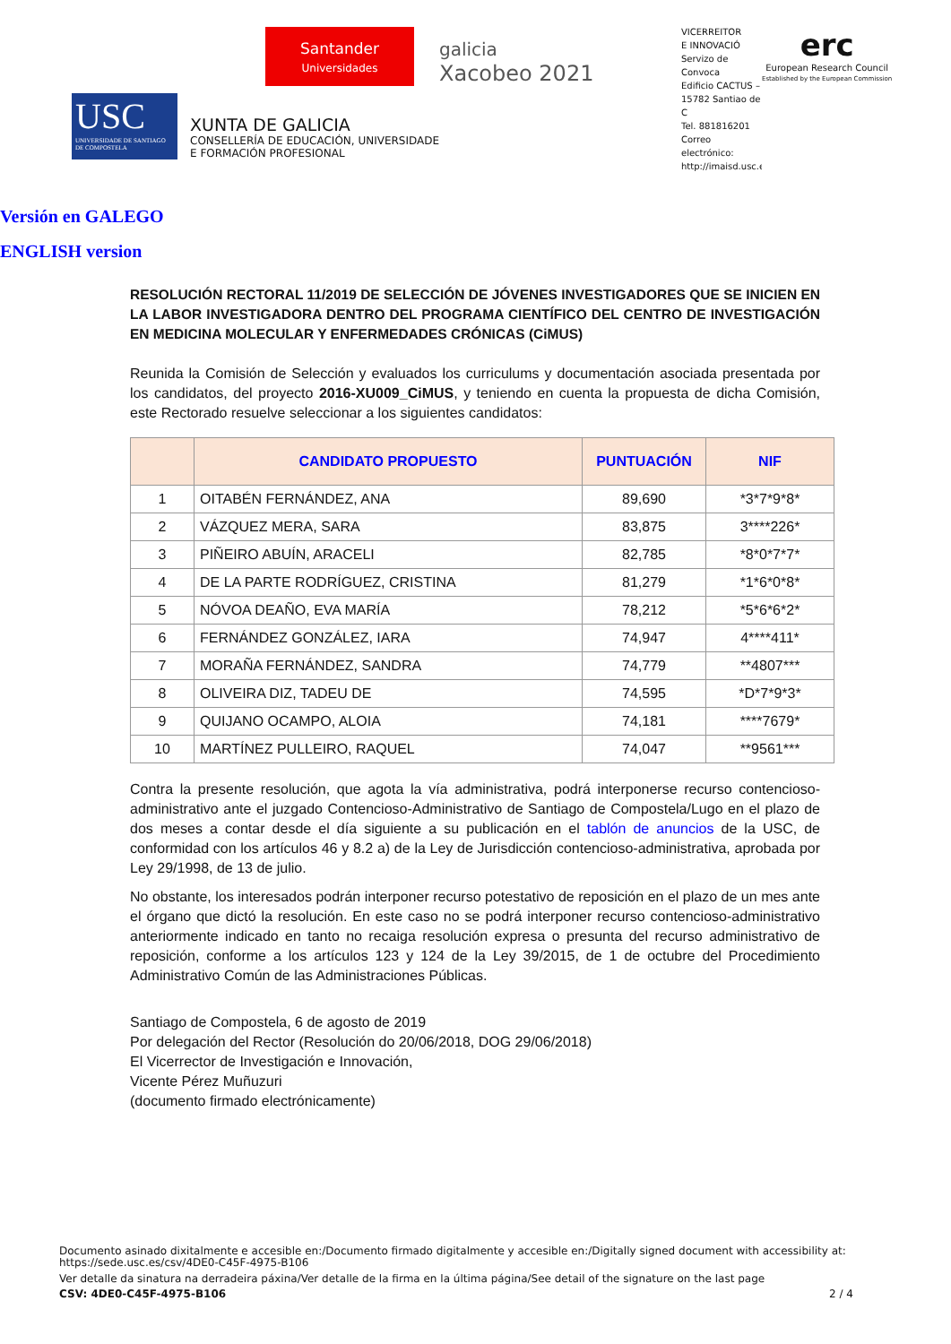USC
UNIVERSIDADE DE SANTIAGO DE COMPOSTELA
XUNTA DE GALICIA
CONSELLERÍA DE EDUCACIÓN, UNIVERSIDADE
E FORMACIÓN PROFESIONAL
Santander
Universidades
galicia
Xacobeo 2021
VICERREITOR
E INNOVACIÓ
Servizo de Convoca
Edificio CACTUS –
15782 Santiao de C
Tel. 881816201
Correo electrónico:
http://imaisd.usc.es
erc
European Research Council
Established by the European Commission
Versión en GALEGO
ENGLISH version
RESOLUCIÓN RECTORAL 11/2019 DE SELECCIÓN DE JÓVENES INVESTIGADORES QUE SE INICIEN EN LA LABOR INVESTIGADORA DENTRO DEL PROGRAMA CIENTÍFICO DEL CENTRO DE INVESTIGACIÓN EN MEDICINA MOLECULAR Y ENFERMEDADES CRÓNICAS (CiMUS)
Reunida la Comisión de Selección y evaluados los curriculums y documentación asociada presentada por los candidatos, del proyecto 2016-XU009_CiMUS, y teniendo en cuenta la propuesta de dicha Comisión, este Rectorado resuelve seleccionar a los siguientes candidatos:
| | CANDIDATO PROPUESTO | PUNTUACIÓN | NIF |
| --- | --- | --- | --- |
| 1 | OITABÉN FERNÁNDEZ, ANA | 89,690 | *3*7*9*8* |
| 2 | VÁZQUEZ MERA, SARA | 83,875 | 3****226* |
| 3 | PIÑEIRO ABUÍN, ARACELI | 82,785 | *8*0*7*7* |
| 4 | DE LA PARTE RODRÍGUEZ, CRISTINA | 81,279 | *1*6*0*8* |
| 5 | NÓVOA DEAÑO, EVA MARÍA | 78,212 | *5*6*6*2* |
| 6 | FERNÁNDEZ GONZÁLEZ, IARA | 74,947 | 4****411* |
| 7 | MORAÑA FERNÁNDEZ, SANDRA | 74,779 | **4807*** |
| 8 | OLIVEIRA DIZ, TADEU DE | 74,595 | *D*7*9*3* |
| 9 | QUIJANO OCAMPO, ALOIA | 74,181 | ****7679* |
| 10 | MARTÍNEZ PULLEIRO, RAQUEL | 74,047 | **9561*** |
Contra la presente resolución, que agota la vía administrativa, podrá interponerse recurso contencioso-administrativo ante el juzgado Contencioso-Administrativo de Santiago de Compostela/Lugo en el plazo de dos meses a contar desde el día siguiente a su publicación en el tablón de anuncios de la USC, de conformidad con los artículos 46 y 8.2 a) de la Ley de Jurisdicción contencioso-administrativa, aprobada por Ley 29/1998, de 13 de julio.
No obstante, los interesados podrán interponer recurso potestativo de reposición en el plazo de un mes ante el órgano que dictó la resolución. En este caso no se podrá interponer recurso contencioso-administrativo anteriormente indicado en tanto no recaiga resolución expresa o presunta del recurso administrativo de reposición, conforme a los artículos 123 y 124 de la Ley 39/2015, de 1 de octubre del Procedimiento Administrativo Común de las Administraciones Públicas.
Santiago de Compostela, 6 de agosto de 2019
Por delegación del Rector (Resolución do 20/06/2018, DOG 29/06/2018)
El Vicerrector de Investigación e Innovación,
Vicente Pérez Muñuzuri
(documento firmado electrónicamente)
Documento asinado dixitalmente e accesible en:/Documento firmado digitalmente y accesible en:/Digitally signed document with accessibility at:
https://sede.usc.es/csv/4DE0-C45F-4975-B106
Ver detalle da sinatura na derradeira páxina/Ver detalle de la firma en la última página/See detail of the signature on the last page
CSV: 4DE0-C45F-4975-B106 2 / 4